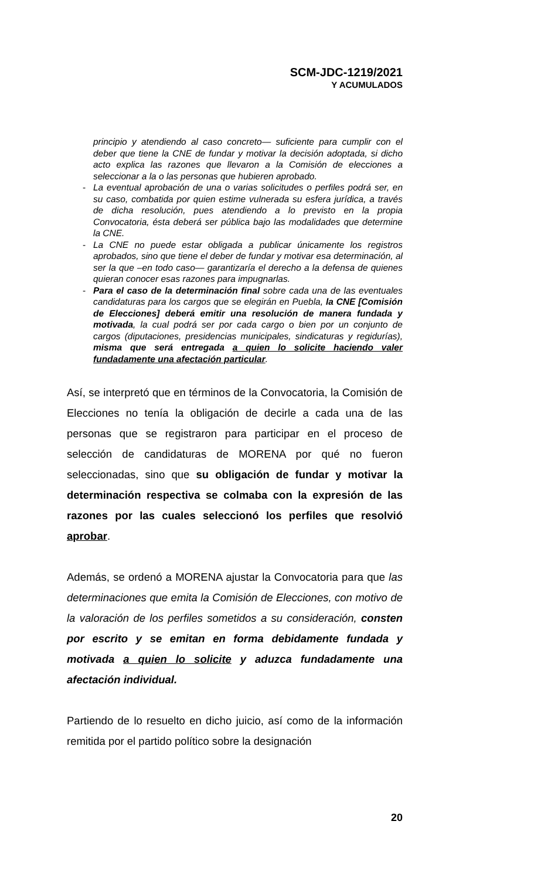SCM-JDC-1219/2021
Y ACUMULADOS
principio y atendiendo al caso concreto— suficiente para cumplir con el deber que tiene la CNE de fundar y motivar la decisión adoptada, si dicho acto explica las razones que llevaron a la Comisión de elecciones a seleccionar a la o las personas que hubieren aprobado.
- La eventual aprobación de una o varias solicitudes o perfiles podrá ser, en su caso, combatida por quien estime vulnerada su esfera jurídica, a través de dicha resolución, pues atendiendo a lo previsto en la propia Convocatoria, ésta deberá ser pública bajo las modalidades que determine la CNE.
- La CNE no puede estar obligada a publicar únicamente los registros aprobados, sino que tiene el deber de fundar y motivar esa determinación, al ser la que –en todo caso— garantizaría el derecho a la defensa de quienes quieran conocer esas razones para impugnarlas.
- Para el caso de la determinación final sobre cada una de las eventuales candidaturas para los cargos que se elegirán en Puebla, la CNE [Comisión de Elecciones] deberá emitir una resolución de manera fundada y motivada, la cual podrá ser por cada cargo o bien por un conjunto de cargos (diputaciones, presidencias municipales, sindicaturas y regidurías), misma que será entregada a quien lo solicite haciendo valer fundadamente una afectación particular.
Así, se interpretó que en términos de la Convocatoria, la Comisión de Elecciones no tenía la obligación de decirle a cada una de las personas que se registraron para participar en el proceso de selección de candidaturas de MORENA por qué no fueron seleccionadas, sino que su obligación de fundar y motivar la determinación respectiva se colmaba con la expresión de las razones por las cuales seleccionó los perfiles que resolvió aprobar.
Además, se ordenó a MORENA ajustar la Convocatoria para que las determinaciones que emita la Comisión de Elecciones, con motivo de la valoración de los perfiles sometidos a su consideración, consten por escrito y se emitan en forma debidamente fundada y motivada a quien lo solicite y aduzca fundadamente una afectación individual.
Partiendo de lo resuelto en dicho juicio, así como de la información remitida por el partido político sobre la designación
20